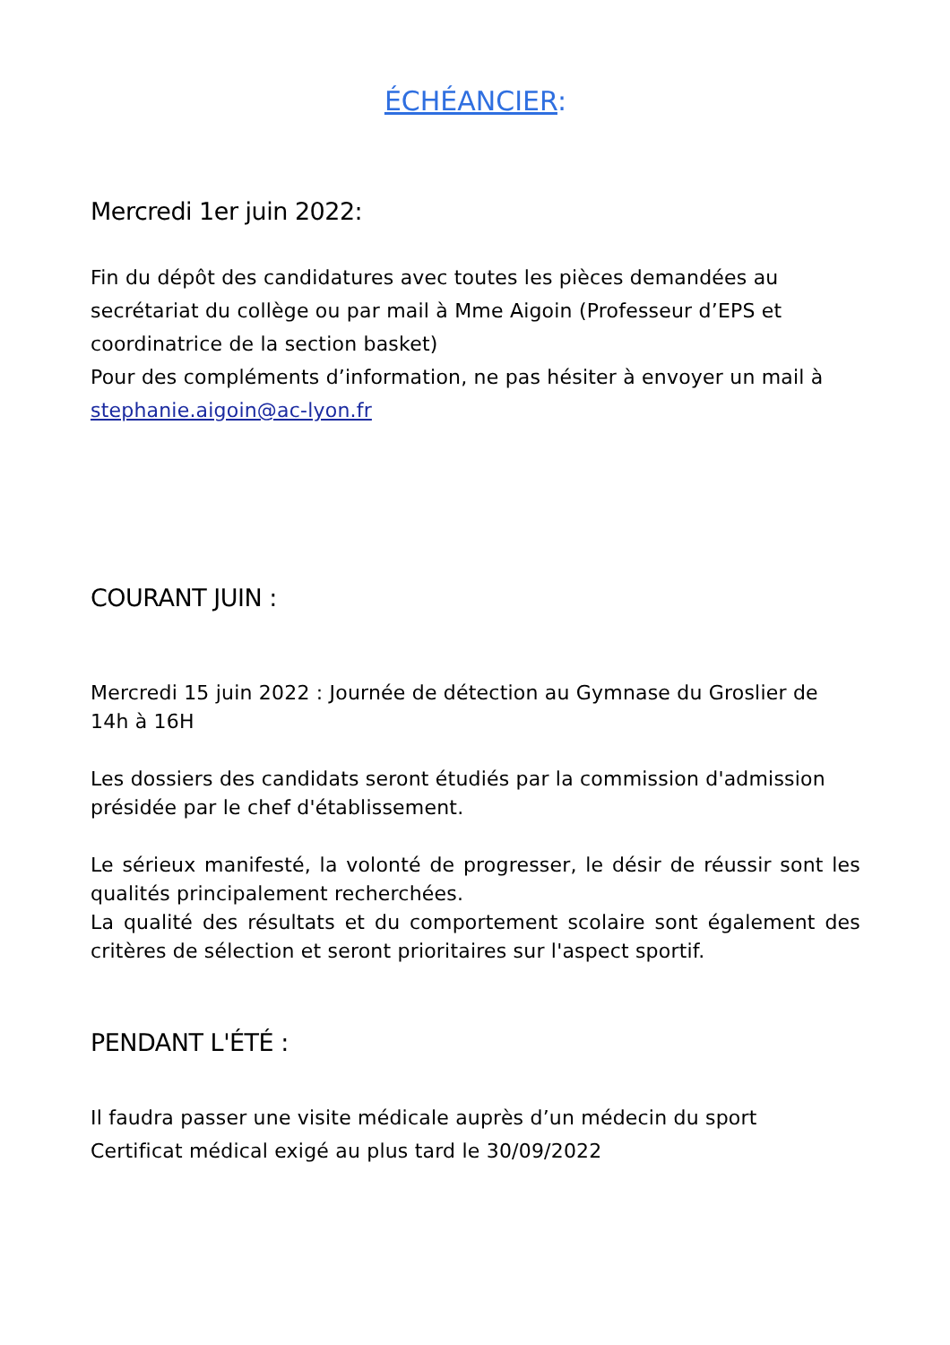ÉCHÉANCIER:
Mercredi 1er juin 2022:
Fin du dépôt des candidatures avec toutes les pièces demandées au secrétariat du collège ou par mail à Mme Aigoin (Professeur d’EPS et coordinatrice de la section basket)
Pour des compléments d’information, ne pas hésiter à envoyer un mail à stephanie.aigoin@ac-lyon.fr
COURANT JUIN :
Mercredi 15 juin 2022 : Journée de détection au Gymnase du Groslier de 14h à 16H
Les dossiers des candidats seront étudiés par la commission d'admission présidée par le chef d'établissement.
Le sérieux manifesté, la volonté de progresser, le désir de réussir sont les qualités principalement recherchées.
La qualité des résultats et du comportement scolaire sont également des critères de sélection et seront prioritaires sur l'aspect sportif.
PENDANT L'ÉTÉ :
Il faudra passer une visite médicale auprès d’un médecin du sport
Certificat médical exigé au plus tard le 30/09/2022